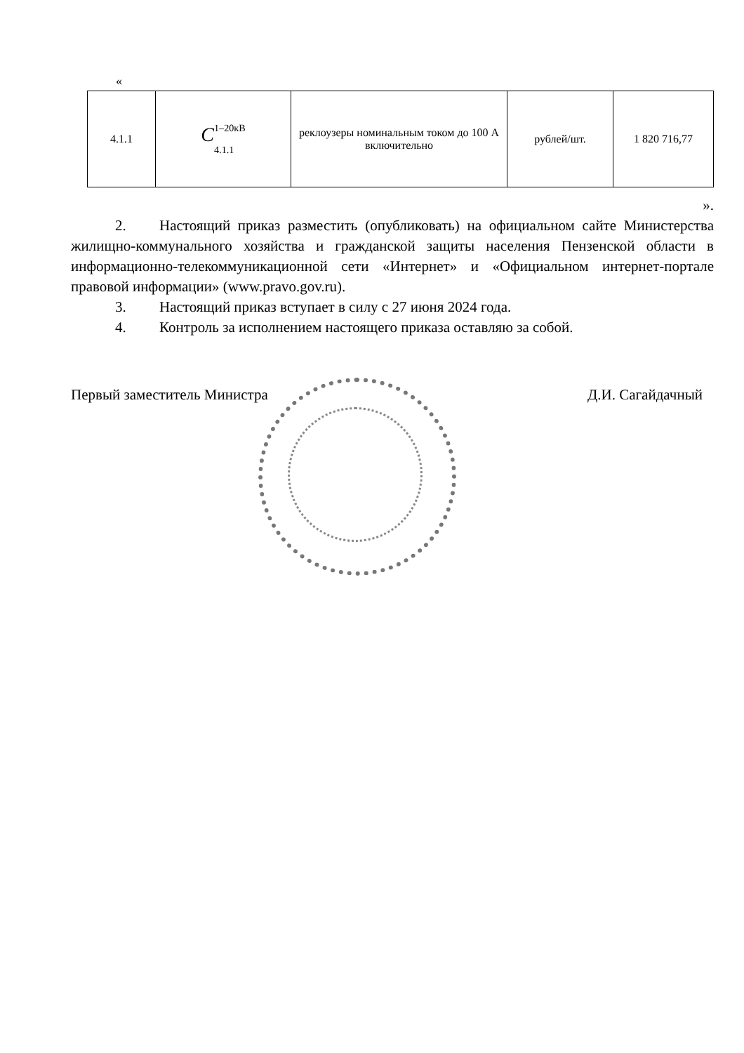«
| 4.1.1 | C <sup>1–20кВ</sup> <sub>4.1.1</sub> | реклоузеры номинальным током до 100 А включительно | рублей/шт. | 1 820 716,77 |
».
2. Настоящий приказ разместить (опубликовать) на официальном сайте Министерства жилищно-коммунального хозяйства и гражданской защиты населения Пензенской области в информационно-телекоммуникационной сети «Интернет» и «Официальном интернет-портале правовой информации» (www.pravo.gov.ru).
3. Настоящий приказ вступает в силу с 27 июня 2024 года.
4. Контроль за исполнением настоящего приказа оставляю за собой.
Первый заместитель Министра Д.И. Сагайдачный